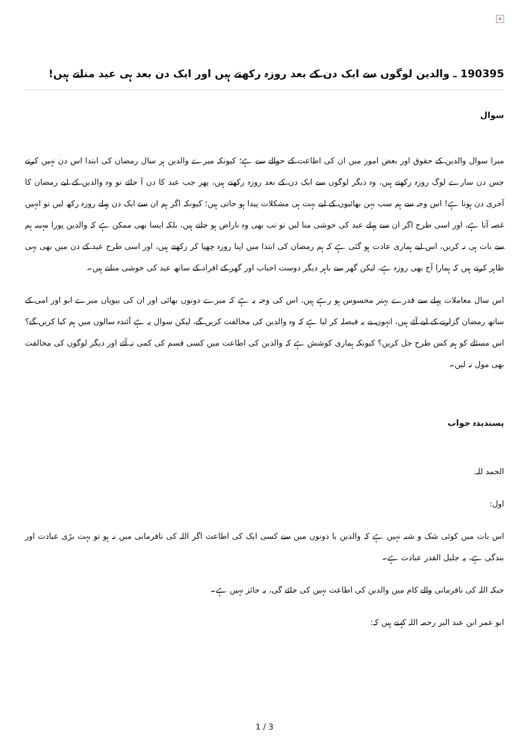×
190395 ـ والدین لوگوں سے ایک دن کے بعد روزہ رکھتے ہیں اور ایک دن بعد ہی عید مناتے ہیں!
سوال
میرا سوال والدین کے حقوق اور بعض امور میں ان کی اطاعت کے حوالے سے ہے؛ کیونکہ میرے والدین ہر سال رمضان کی ابتدا اس دن نہیں کرتے جس دن سارے لوگ روزہ رکھتے ہیں، وہ دیگر لوگوں سے ایک دن کے بعد روزہ رکھتے ہیں، پھر جب عید کا دن آ جائے تو وہ والدین کے لیے رمضان کا آخری دن ہوتا ہے! اس وجہ سے ہم سب بہن بھائیوں کے لیے بہت ہی مشکلات پیدا ہو جاتی ہیں؛ کیونکہ اگر ہم ان سے ایک دن پہلے روزہ رکھ لیں تو انہیں غصہ آتا ہے، اور اسی طرح اگر ان سے پہلے عید کی خوشی منا لیں تو تب بھی وہ ناراض ہو جاتے ہیں، بلکہ ایسا بھی ممکن ہے کہ والدین پورا مہینہ ہم سے بات ہی نہ کریں، اس لیے ہماری عادت ہو گئی ہے کہ ہم رمضان کی ابتدا میں اپنا روزہ چھپا کر رکھتے ہیں، اور اسی طرح عید کے دن میں بھی یہی ظاہر کرتے ہیں کہ ہمارا آج بھی روزہ ہے، لیکن گھر سے باہر دیگر دوست احباب اور گھر کے افراد کے ساتھ عید کی خوشی مناتے ہیں۔
اس سال معاملات پہلے سے قدرے بہتر محسوس ہو رہے ہیں، اس کی وجہ یہ ہے کہ میرے دونوں بھائی اور ان کی بیویاں میرے ابو اور امی کے ساتھ رمضان گزارنے کے لیے آئے ہیں، انہوں نے یہ فیصلہ کر لیا ہے کہ وہ والدین کی مخالفت کریں گے، لیکن سوال یہ ہے آئندہ سالوں میں ہم کیا کریں گے؟ اس مسئلے کو ہم کس طرح حل کریں؟ کیونکہ ہماری کوشش ہے کہ والدین کی اطاعت میں کسی قسم کی کمی نہ آئے اور دیگر لوگوں کی مخالفت بھی مول نہ لیں۔
پسندیدہ جواب
الحمد للہ.
اول:
اس بات میں کوئی شک و شبہ نہیں ہے کہ والدین یا دونوں میں سے کسی ایک کی اطاعت اگر اللہ کی نافرمانی میں نہ ہو تو بہت بڑی عبادت اور بندگی ہے، یہ جلیل القدر عبادت ہے۔
جبکہ اللہ کی نافرمانی والے کام میں والدین کی اطاعت نہیں کی جائے گی، یہ جائز نہیں ہے۔
ابو عمر ابن عبد البر رحمہ اللہ کہتے ہیں کہ:
1 / 3